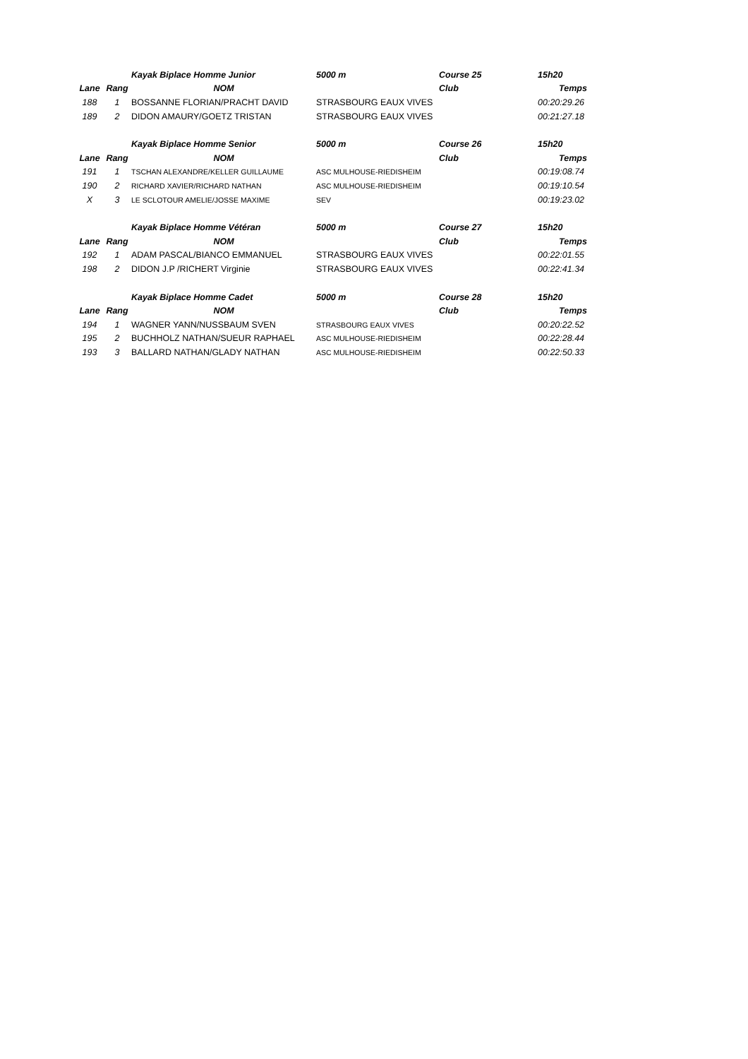| | | Kayak Biplace Homme Junior | 5000 m | Course 25 | 15h20 |
| Lane | Rang | NOM | | Club | Temps |
| 188 | 1 | BOSSANNE FLORIAN/PRACHT DAVID | STRASBOURG EAUX VIVES | | 00:20:29.26 |
| 189 | 2 | DIDON AMAURY/GOETZ TRISTAN | STRASBOURG EAUX VIVES | | 00:21:27.18 |
| | | Kayak Biplace Homme Senior | 5000 m | Course 26 | 15h20 |
| Lane | Rang | NOM | | Club | Temps |
| 191 | 1 | TSCHAN ALEXANDRE/KELLER GUILLAUME | ASC MULHOUSE-RIEDISHEIM | | 00:19:08.74 |
| 190 | 2 | RICHARD XAVIER/RICHARD NATHAN | ASC MULHOUSE-RIEDISHEIM | | 00:19:10.54 |
| X | 3 | LE SCLOTOUR AMELIE/JOSSE MAXIME | SEV | | 00:19:23.02 |
| | | Kayak Biplace Homme Vétéran | 5000 m | Course 27 | 15h20 |
| Lane | Rang | NOM | | Club | Temps |
| 192 | 1 | ADAM PASCAL/BIANCO EMMANUEL | STRASBOURG EAUX VIVES | | 00:22:01.55 |
| 198 | 2 | DIDON J.P /RICHERT Virginie | STRASBOURG EAUX VIVES | | 00:22:41.34 |
| | | Kayak Biplace Homme Cadet | 5000 m | Course 28 | 15h20 |
| Lane | Rang | NOM | | Club | Temps |
| 194 | 1 | WAGNER YANN/NUSSBAUM SVEN | STRASBOURG EAUX VIVES | | 00:20:22.52 |
| 195 | 2 | BUCHHOLZ NATHAN/SUEUR RAPHAEL | ASC MULHOUSE-RIEDISHEIM | | 00:22:28.44 |
| 193 | 3 | BALLARD NATHAN/GLADY NATHAN | ASC MULHOUSE-RIEDISHEIM | | 00:22:50.33 |